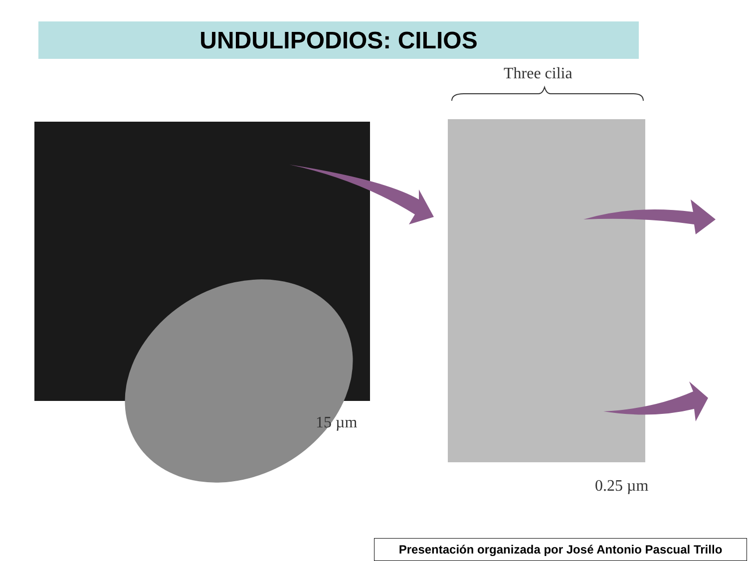UNDULIPODIOS: CILIOS
Three cilia
15 µm
0.25 µm
Presentación organizada por José Antonio Pascual Trillo